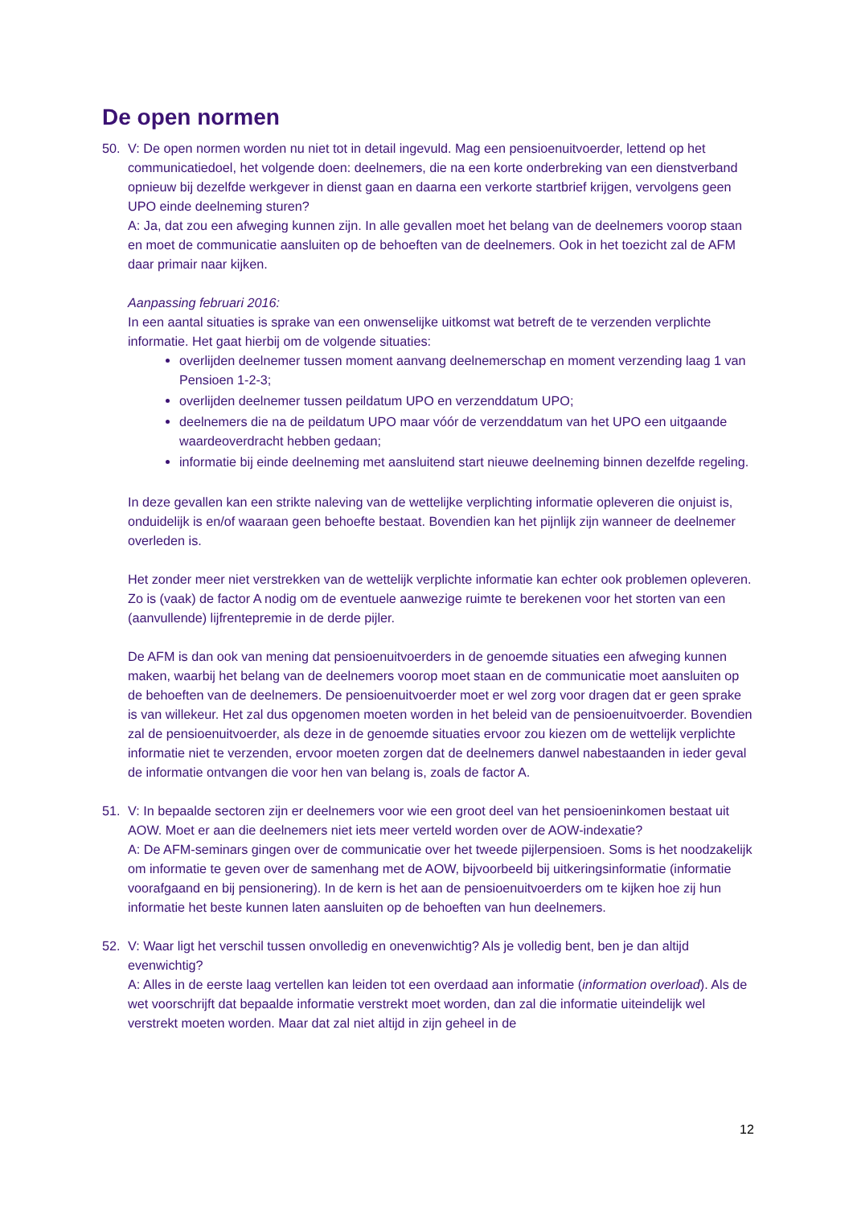De open normen
50. V: De open normen worden nu niet tot in detail ingevuld. Mag een pensioenuitvoerder, lettend op het communicatiedoel, het volgende doen: deelnemers, die na een korte onderbreking van een dienstverband opnieuw bij dezelfde werkgever in dienst gaan en daarna een verkorte startbrief krijgen, vervolgens geen UPO einde deelneming sturen?
A: Ja, dat zou een afweging kunnen zijn. In alle gevallen moet het belang van de deelnemers voorop staan en moet de communicatie aansluiten op de behoeften van de deelnemers. Ook in het toezicht zal de AFM daar primair naar kijken.
Aanpassing februari 2016:
In een aantal situaties is sprake van een onwenselijke uitkomst wat betreft de te verzenden verplichte informatie. Het gaat hierbij om de volgende situaties:
overlijden deelnemer tussen moment aanvang deelnemerschap en moment verzending laag 1 van Pensioen 1-2-3;
overlijden deelnemer tussen peildatum UPO en verzenddatum UPO;
deelnemers die na de peildatum UPO maar vóór de verzenddatum van het UPO een uitgaande waardeoverdracht hebben gedaan;
informatie bij einde deelneming met aansluitend start nieuwe deelneming binnen dezelfde regeling.
In deze gevallen kan een strikte naleving van de wettelijke verplichting informatie opleveren die onjuist is, onduidelijk is en/of waaraan geen behoefte bestaat. Bovendien kan het pijnlijk zijn wanneer de deelnemer overleden is.
Het zonder meer niet verstrekken van de wettelijk verplichte informatie kan echter ook problemen opleveren. Zo is (vaak) de factor A nodig om de eventuele aanwezige ruimte te berekenen voor het storten van een (aanvullende) lijfrentepremie in de derde pijler.
De AFM is dan ook van mening dat pensioenuitvoerders in de genoemde situaties een afweging kunnen maken, waarbij het belang van de deelnemers voorop moet staan en de communicatie moet aansluiten op de behoeften van de deelnemers. De pensioenuitvoerder moet er wel zorg voor dragen dat er geen sprake is van willekeur. Het zal dus opgenomen moeten worden in het beleid van de pensioenuitvoerder. Bovendien zal de pensioenuitvoerder, als deze in de genoemde situaties ervoor zou kiezen om de wettelijk verplichte informatie niet te verzenden, ervoor moeten zorgen dat de deelnemers danwel nabestaanden in ieder geval de informatie ontvangen die voor hen van belang is, zoals de factor A.
51. V: In bepaalde sectoren zijn er deelnemers voor wie een groot deel van het pensioeninkomen bestaat uit AOW. Moet er aan die deelnemers niet iets meer verteld worden over de AOW-indexatie?
A: De AFM-seminars gingen over de communicatie over het tweede pijlerpensioen. Soms is het noodzakelijk om informatie te geven over de samenhang met de AOW, bijvoorbeeld bij uitkeringsinformatie (informatie voorafgaand en bij pensionering). In de kern is het aan de pensioenuitvoerders om te kijken hoe zij hun informatie het beste kunnen laten aansluiten op de behoeften van hun deelnemers.
52. V: Waar ligt het verschil tussen onvolledig en onevenwichtig? Als je volledig bent, ben je dan altijd evenwichtig?
A: Alles in de eerste laag vertellen kan leiden tot een overdaad aan informatie (information overload). Als de wet voorschrijft dat bepaalde informatie verstrekt moet worden, dan zal die informatie uiteindelijk wel verstrekt moeten worden. Maar dat zal niet altijd in zijn geheel in de
12